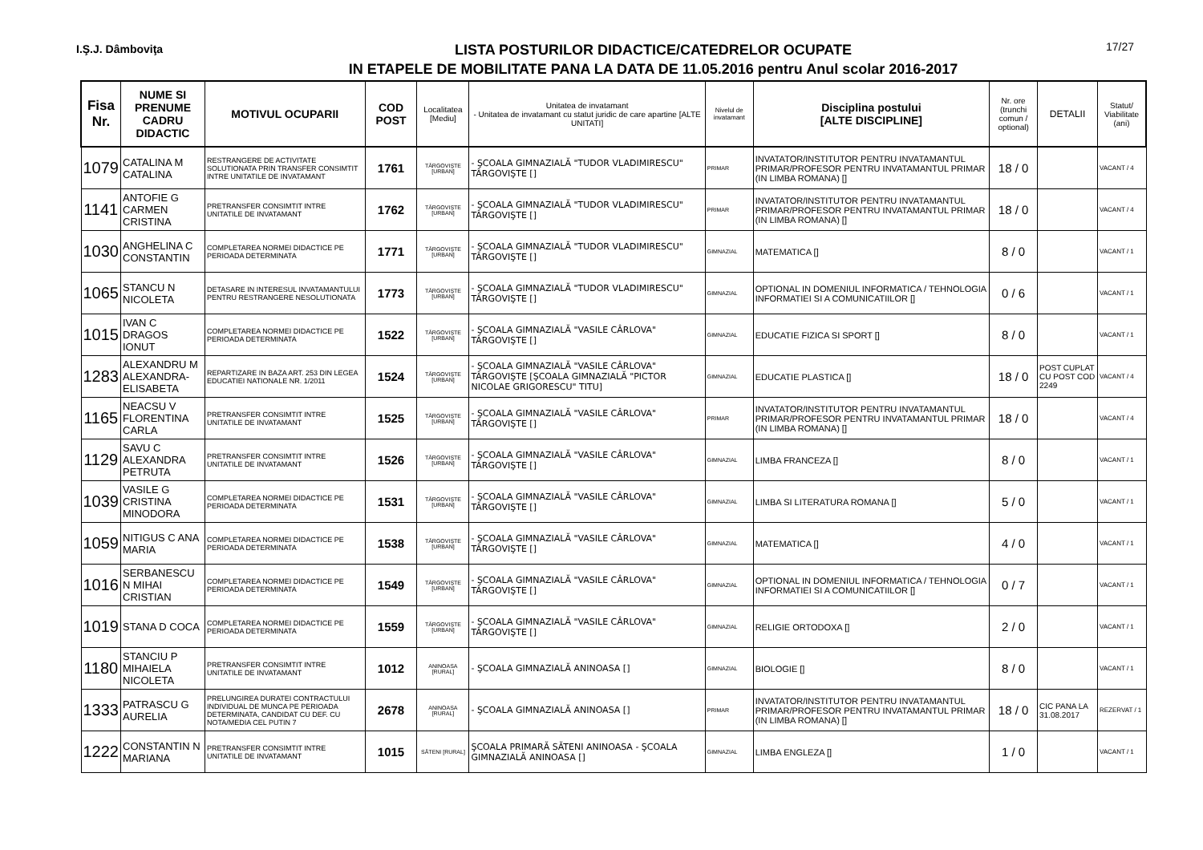I.Ş.J. Dâmboviţa
LISTA POSTURILOR DIDACTICE/CATEDRELOR OCUPATE
IN ETAPELE DE MOBILITATE PANA LA DATA DE 11.05.2016 pentru Anul scolar 2016-2017
17/27
| Fisa Nr. | NUME SI PRENUME CADRU DIDACTIC | MOTIVUL OCUPARII | COD POST | Localitatea [Mediu] | Unitatea de invatamant - Unitatea de invatamant cu statut juridic de care apartine [ALTE UNITATI] | Nivelul de invatamant | Disciplina postului [ALTE DISCIPLINE] | Nr. ore (trunchi comun / optional) | DETALII | Statut/ Viabilitate (ani) |
| --- | --- | --- | --- | --- | --- | --- | --- | --- | --- | --- |
| 1079 | CATALINA M CATALINA | RESTRANGERE DE ACTIVITATE SOLUTIONATA PRIN TRANSFER CONSIMTIT INTRE UNITATILE DE INVATAMANT | 1761 | TÂRGOVIŞTE [URBAN] | - ŞCOALA GIMNAZIALĂ "TUDOR VLADIMIRESCU" TÂRGOVIŞTE [] | PRIMAR | INVATATOR/INSTITUTOR PENTRU INVATAMANTUL PRIMAR/PROFESOR PENTRU INVATAMANTUL PRIMAR (IN LIMBA ROMANA) [] | 18 / 0 | | VACANT / 4 |
| 1141 | ANTOFIE G CARMEN CRISTINA | PRETRANSFER CONSIMTIT INTRE UNITATILE DE INVATAMANT | 1762 | TÂRGOVIŞTE [URBAN] | - ŞCOALA GIMNAZIALĂ "TUDOR VLADIMIRESCU" TÂRGOVIŞTE [] | PRIMAR | INVATATOR/INSTITUTOR PENTRU INVATAMANTUL PRIMAR/PROFESOR PENTRU INVATAMANTUL PRIMAR (IN LIMBA ROMANA) [] | 18 / 0 | | VACANT / 4 |
| 1030 | ANGHELINA C CONSTANTIN | COMPLETAREA NORMEI DIDACTICE PE PERIOADA DETERMINATA | 1771 | TÂRGOVIŞTE [URBAN] | - ŞCOALA GIMNAZIALĂ "TUDOR VLADIMIRESCU" TÂRGOVIŞTE [] | GIMNAZIAL | MATEMATICA [] | 8 / 0 | | VACANT / 1 |
| 1065 | STANCU N NICOLETA | DETASARE IN INTERESUL INVATAMANTULUI PENTRU RESTRANGERE NESOLUTIONATA | 1773 | TÂRGOVIŞTE [URBAN] | - ŞCOALA GIMNAZIALĂ "TUDOR VLADIMIRESCU" TÂRGOVIŞTE [] | GIMNAZIAL | OPTIONAL IN DOMENIUL INFORMATICA / TEHNOLOGIA INFORMATIEI SI A COMUNICATIILOR [] | 0 / 6 | | VACANT / 1 |
| 1015 | IVAN C DRAGOS IONUT | COMPLETAREA NORMEI DIDACTICE PE PERIOADA DETERMINATA | 1522 | TÂRGOVIŞTE [URBAN] | - ŞCOALA GIMNAZIALĂ "VASILE CÂRLOVA" TÂRGOVIŞTE [] | GIMNAZIAL | EDUCATIE FIZICA SI SPORT [] | 8 / 0 | | VACANT / 1 |
| 1283 | ALEXANDRU M ALEXANDRA-ELISABETA | REPARTIZARE IN BAZA ART. 253 DIN LEGEA EDUCATIEI NATIONALE NR. 1/2011 | 1524 | TÂRGOVIŞTE [URBAN] | - ŞCOALA GIMNAZIALĂ "VASILE CÂRLOVA" TÂRGOVIŞTE [ŞCOALA GIMNAZIALĂ "PICTOR NICOLAE GRIGORESCU" TITU] | GIMNAZIAL | EDUCATIE PLASTICA [] | 18 / 0 | POST CUPLAT CU POST COD 2249 | VACANT / 4 |
| 1165 | NEACSU V FLORENTINA CARLA | PRETRANSFER CONSIMTIT INTRE UNITATILE DE INVATAMANT | 1525 | TÂRGOVIŞTE [URBAN] | - ŞCOALA GIMNAZIALĂ "VASILE CÂRLOVA" TÂRGOVIŞTE [] | PRIMAR | INVATATOR/INSTITUTOR PENTRU INVATAMANTUL PRIMAR/PROFESOR PENTRU INVATAMANTUL PRIMAR (IN LIMBA ROMANA) [] | 18 / 0 | | VACANT / 4 |
| 1129 | SAVU C ALEXANDRA PETRUTA | PRETRANSFER CONSIMTIT INTRE UNITATILE DE INVATAMANT | 1526 | TÂRGOVIŞTE [URBAN] | - ŞCOALA GIMNAZIALĂ "VASILE CÂRLOVA" TÂRGOVIŞTE [] | GIMNAZIAL | LIMBA FRANCEZA [] | 8 / 0 | | VACANT / 1 |
| 1039 | VASILE G CRISTINA MINODORA | COMPLETAREA NORMEI DIDACTICE PE PERIOADA DETERMINATA | 1531 | TÂRGOVIŞTE [URBAN] | - ŞCOALA GIMNAZIALĂ "VASILE CÂRLOVA" TÂRGOVIŞTE [] | GIMNAZIAL | LIMBA SI LITERATURA ROMANA [] | 5 / 0 | | VACANT / 1 |
| 1059 | NITIGUS C ANA MARIA | COMPLETAREA NORMEI DIDACTICE PE PERIOADA DETERMINATA | 1538 | TÂRGOVIŞTE [URBAN] | - ŞCOALA GIMNAZIALĂ "VASILE CÂRLOVA" TÂRGOVIŞTE [] | GIMNAZIAL | MATEMATICA [] | 4 / 0 | | VACANT / 1 |
| 1016 | SERBANESCU N MIHAI CRISTIAN | COMPLETAREA NORMEI DIDACTICE PE PERIOADA DETERMINATA | 1549 | TÂRGOVIŞTE [URBAN] | - ŞCOALA GIMNAZIALĂ "VASILE CÂRLOVA" TÂRGOVIŞTE [] | GIMNAZIAL | OPTIONAL IN DOMENIUL INFORMATICA / TEHNOLOGIA INFORMATIEI SI A COMUNICATIILOR [] | 0 / 7 | | VACANT / 1 |
| 1019 | STANA D COCA | COMPLETAREA NORMEI DIDACTICE PE PERIOADA DETERMINATA | 1559 | TÂRGOVIŞTE [URBAN] | - ŞCOALA GIMNAZIALĂ "VASILE CÂRLOVA" TÂRGOVIŞTE [] | GIMNAZIAL | RELIGIE ORTODOXA [] | 2 / 0 | | VACANT / 1 |
| 1180 | STANCIU P MIHAIELA NICOLETA | PRETRANSFER CONSIMTIT INTRE UNITATILE DE INVATAMANT | 1012 | ANINOASA [RURAL] | - ŞCOALA GIMNAZIALĂ ANINOASA [] | GIMNAZIAL | BIOLOGIE [] | 8 / 0 | | VACANT / 1 |
| 1333 | PATRASCU G AURELIA | PRELUNGIREA DURATEI CONTRACTULUI INDIVIDUAL DE MUNCA PE PERIOADA DETERMINATA, CANDIDAT CU DEF. CU NOTA/MEDIA CEL PUTIN 7 | 2678 | ANINOASA [RURAL] | - ŞCOALA GIMNAZIALĂ ANINOASA [] | PRIMAR | INVATATOR/INSTITUTOR PENTRU INVATAMANTUL PRIMAR/PROFESOR PENTRU INVATAMANTUL PRIMAR (IN LIMBA ROMANA) [] | 18 / 0 | CIC PANA LA 31.08.2017 | REZERVAT / 1 |
| 1222 | CONSTANTIN N MARIANA | PRETRANSFER CONSIMTIT INTRE UNITATILE DE INVATAMANT | 1015 | SĂTENI [RURAL] | ŞCOALA PRIMARĂ SĂTENI ANINOASA - ŞCOALA GIMNAZIALĂ ANINOASA [] | GIMNAZIAL | LIMBA ENGLEZA [] | 1 / 0 | | VACANT / 1 |